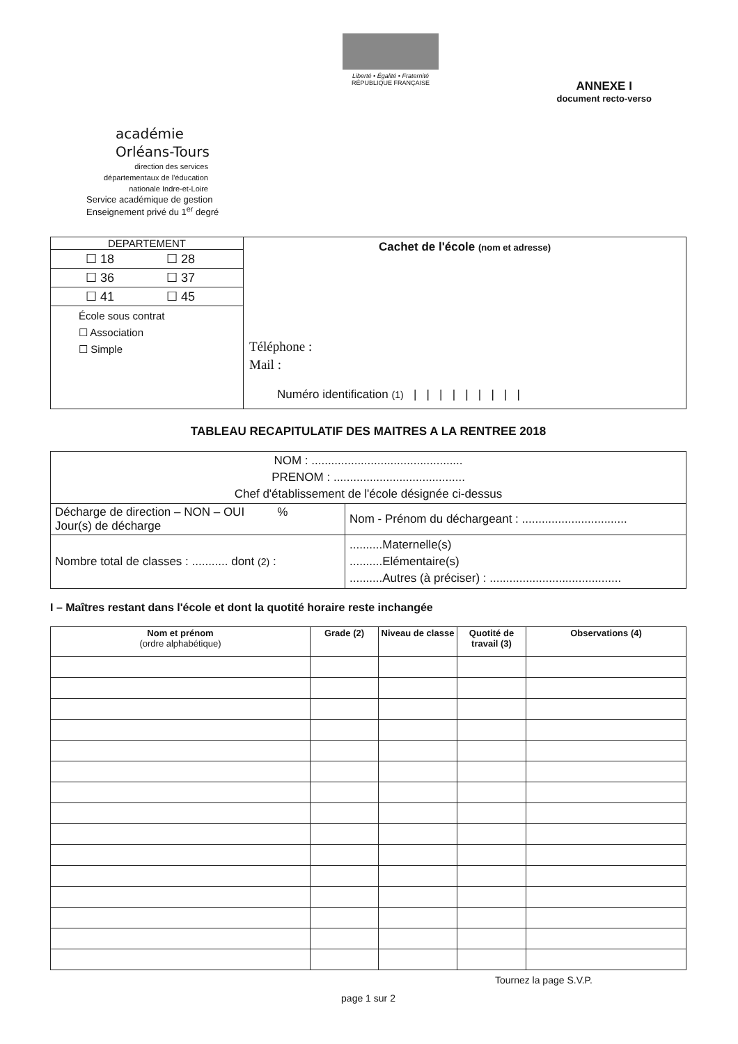Liberté • Égalité • Fraternité
RÉPUBLIQUE FRANÇAISE
ANNEXE I
document recto-verso
académie
Orléans-Tours
direction des services départementaux de l'éducation nationale Indre-et-Loire
Service académique de gestion
Enseignement privé du 1<sup>er</sup> degré
| DEPARTEMENT ☐ 18 ☐ 28 ☐ 36 ☐ 37 ☐ 41 ☐ 45 École sous contrat ☐ Association ☐ Simple | Cachet de l'école (nom et adresse) Téléphone : Mail : Numéro identification (1) / / / / / / / / / |
TABLEAU RECAPITULATIF DES MAITRES A LA RENTREE 2018
| NOM : .............................................. PRENOM : ........................................ Chef d'établissement de l'école désignée ci-dessus | |
| Décharge de direction – NON – OUI % Jour(s) de décharge | Nom - Prénom du déchargeant : ................................ |
| Nombre total de classes : ........... dont (2) : | ..........Maternelle(s) ..........Elémentaire(s) ..........Autres (à préciser) : ........................................ |
I – Maîtres restant dans l'école et dont la quotité horaire reste inchangée
| Nom et prénom (ordre alphabétique) | Grade (2) | Niveau de classe | Quotité de travail (3) | Observations (4) |
| --- | --- | --- | --- | --- |
Tournez la page S.V.P.
page 1 sur 2